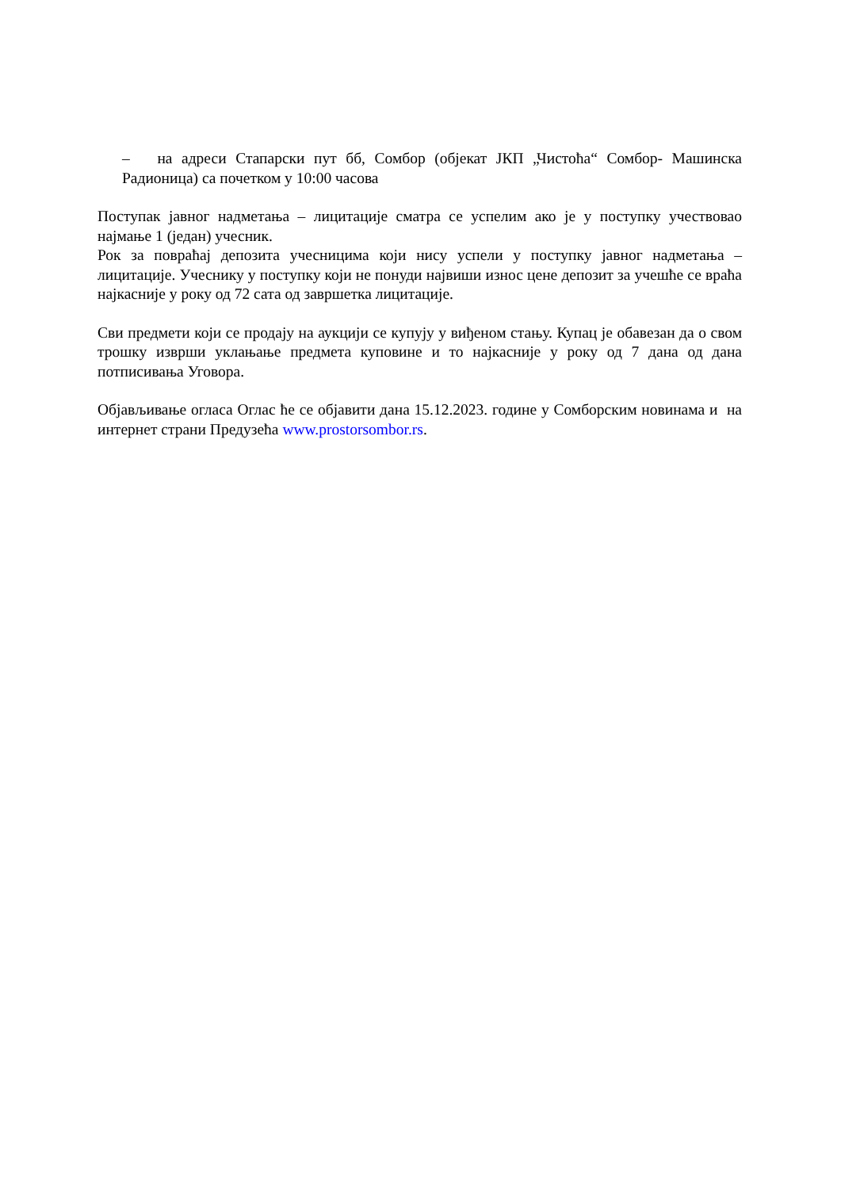– на адреси Стапарски пут бб, Сомбор (објекат ЈКП „Чистоћа“ Сомбор- Машинска Радионица) са почетком у 10:00 часова
Поступак јавног надметања – лицитације сматра се успелим ако је у поступку учествовао најмање 1 (један) учесник.
Рок за повраћај депозита учесницима који нису успели у поступку јавног надметања – лицитације. Учеснику у поступку који не понуди највиши износ цене депозит за учешће се враћа најкасније у року од 72 сата од завршетка лицитације.
Сви предмети који се продају на аукцији се купују у виђеном стању. Купац је обавезан да о свом трошку изврши уклањање предмета куповине и то најкасније у року од 7 дана од дана потписивања Уговора.
Објављивање огласа Оглас ће се објавити дана 15.12.2023. године у Сомборским новинама и на интернет страни Предузећа www.prostorsombor.rs.